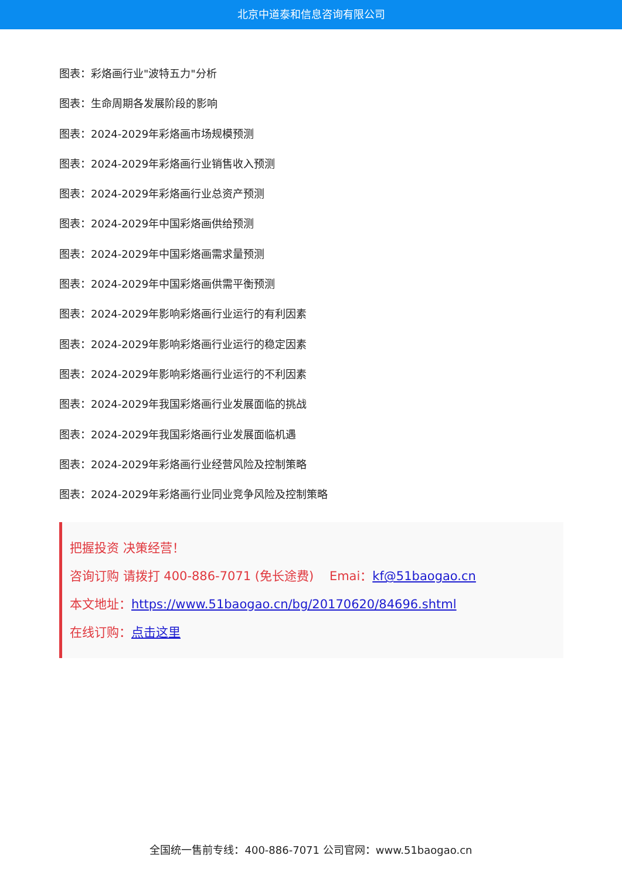北京中道泰和信息咨询有限公司
图表：彩烙画行业"波特五力"分析
图表：生命周期各发展阶段的影响
图表：2024-2029年彩烙画市场规模预测
图表：2024-2029年彩烙画行业销售收入预测
图表：2024-2029年彩烙画行业总资产预测
图表：2024-2029年中国彩烙画供给预测
图表：2024-2029年中国彩烙画需求量预测
图表：2024-2029年中国彩烙画供需平衡预测
图表：2024-2029年影响彩烙画行业运行的有利因素
图表：2024-2029年影响彩烙画行业运行的稳定因素
图表：2024-2029年影响彩烙画行业运行的不利因素
图表：2024-2029年我国彩烙画行业发展面临的挑战
图表：2024-2029年我国彩烙画行业发展面临机遇
图表：2024-2029年彩烙画行业经营风险及控制策略
图表：2024-2029年彩烙画行业同业竞争风险及控制策略
把握投资 决策经营！
咨询订购 请拨打 400-886-7071 (免长途费) Emai：kf@51baogao.cn
本文地址：https://www.51baogao.cn/bg/20170620/84696.shtml
在线订购：点击这里
全国统一售前专线：400-886-7071 公司官网：www.51baogao.cn